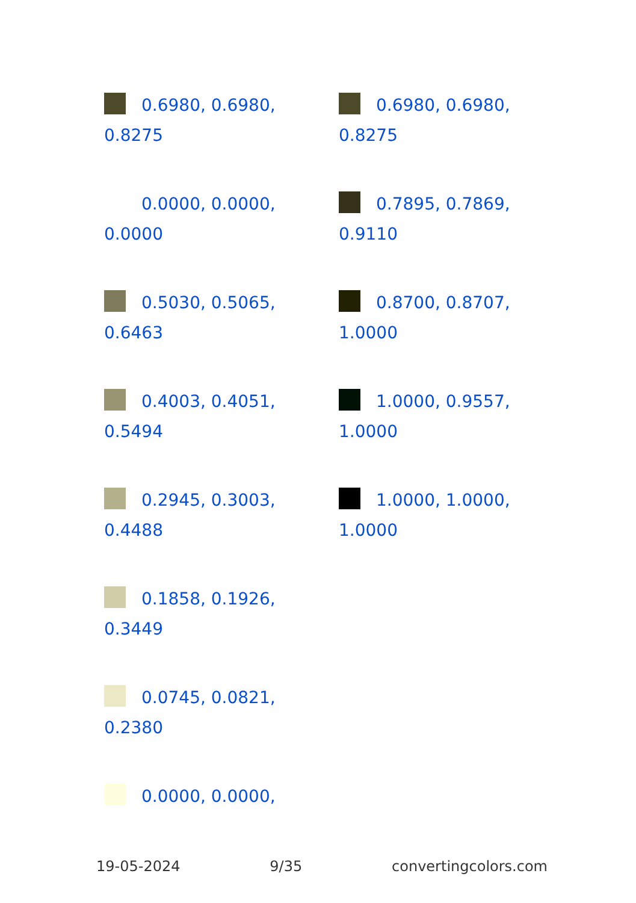0.6980, 0.6980, 0.8275
0.0000, 0.0000, 0.0000
0.5030, 0.5065, 0.6463
0.4003, 0.4051, 0.5494
0.2945, 0.3003, 0.4488
0.1858, 0.1926, 0.3449
0.0745, 0.0821, 0.2380
0.0000, 0.0000,
0.6980, 0.6980, 0.8275
0.7895, 0.7869, 0.9110
0.8700, 0.8707, 1.0000
1.0000, 0.9557, 1.0000
1.0000, 1.0000, 1.0000
19-05-2024 9/35 convertingcolors.com